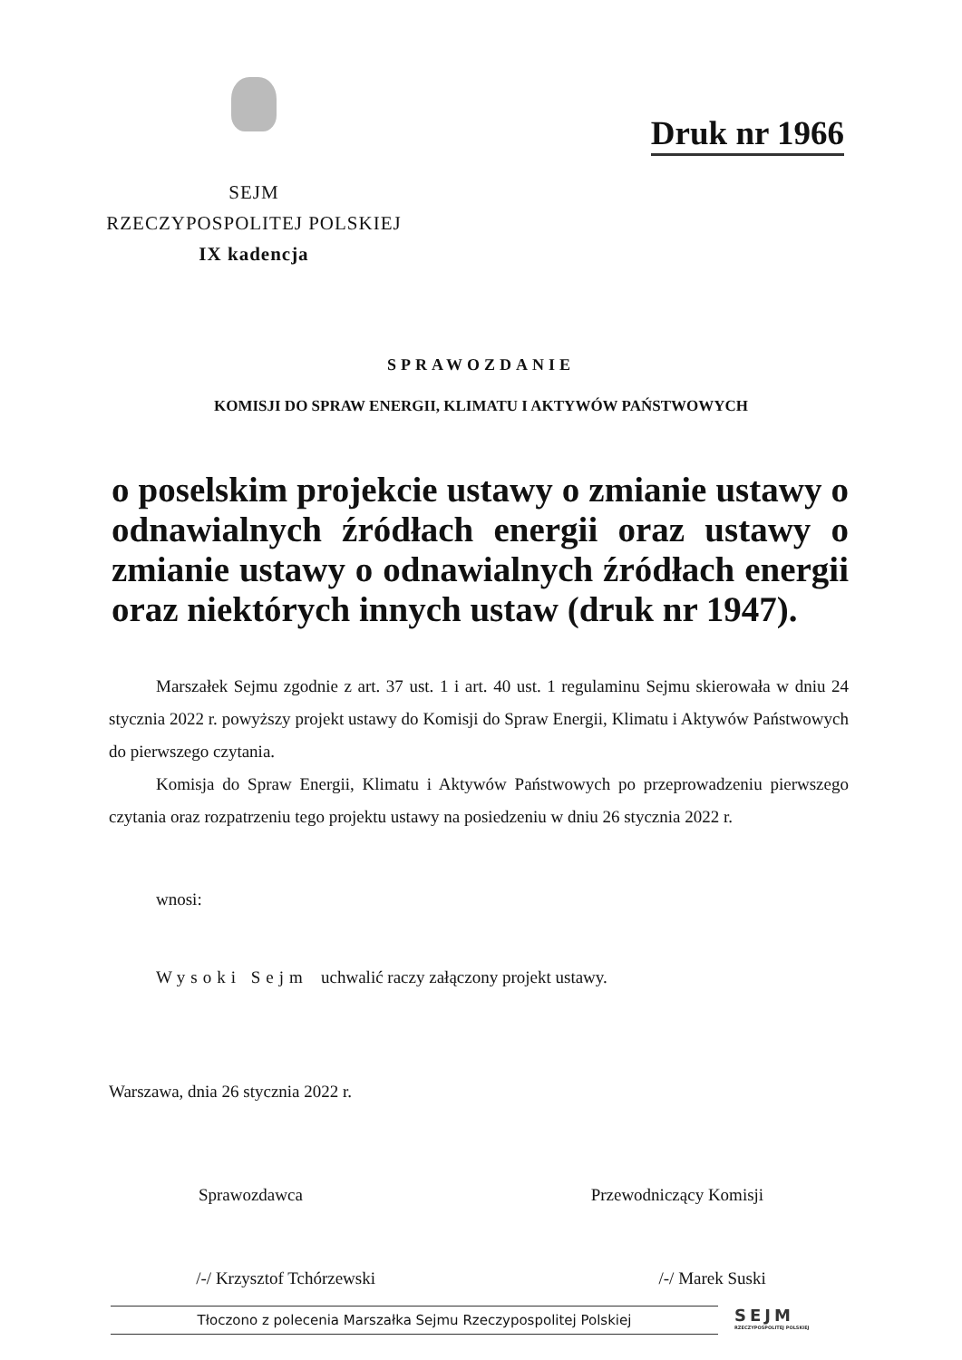SEJM
RZECZYPOSPOLITEJ POLSKIEJ
IX kadencja
Druk nr 1966
SPRAWOZDANIE
KOMISJI DO SPRAW ENERGII, KLIMATU I AKTYWÓW PAŃSTWOWYCH
o poselskim projekcie ustawy o zmianie ustawy o odnawialnych źródłach energii oraz ustawy o zmianie ustawy o odnawialnych źródłach energii oraz niektórych innych ustaw (druk nr 1947).
Marszałek Sejmu zgodnie z art. 37 ust. 1 i art. 40 ust. 1 regulaminu Sejmu skierowała w dniu 24 stycznia 2022 r. powyższy projekt ustawy do Komisji do Spraw Energii, Klimatu i Aktywów Państwowych do pierwszego czytania.
Komisja do Spraw Energii, Klimatu i Aktywów Państwowych po przeprowadzeniu pierwszego czytania oraz rozpatrzeniu tego projektu ustawy na posiedzeniu w dniu 26 stycznia 2022 r.
wnosi:
Wysoki Sejm uchwalić raczy załączony projekt ustawy.
Warszawa, dnia 26 stycznia 2022 r.
Sprawozdawca Przewodniczący Komisji
/-/ Krzysztof Tchórzewski /-/ Marek Suski
Tłoczono z polecenia Marszałka Sejmu Rzeczypospolitej Polskiej SEJM
RZECZYPOSPOLITEJ POLSKIEJ